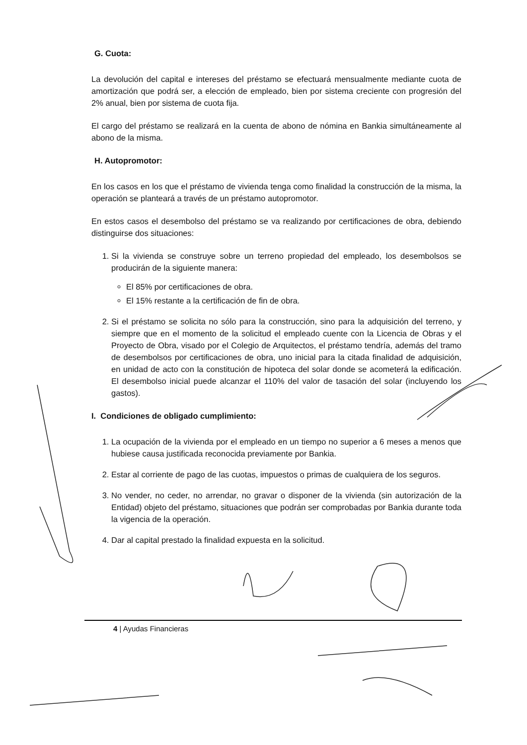G. Cuota:
La devolución del capital e intereses del préstamo se efectuará mensualmente mediante cuota de amortización que podrá ser, a elección de empleado, bien por sistema creciente con progresión del 2% anual, bien por sistema de cuota fija.
El cargo del préstamo se realizará en la cuenta de abono de nómina en Bankia simultáneamente al abono de la misma.
H. Autopromotor:
En los casos en los que el préstamo de vivienda tenga como finalidad la construcción de la misma, la operación se planteará a través de un préstamo autopromotor.
En estos casos el desembolso del préstamo se va realizando por certificaciones de obra, debiendo distinguirse dos situaciones:
1. Si la vivienda se construye sobre un terreno propiedad del empleado, los desembolsos se producirán de la siguiente manera:
El 85% por certificaciones de obra.
El 15% restante a la certificación de fin de obra.
2. Si el préstamo se solicita no sólo para la construcción, sino para la adquisición del terreno, y siempre que en el momento de la solicitud el empleado cuente con la Licencia de Obras y el Proyecto de Obra, visado por el Colegio de Arquitectos, el préstamo tendría, además del tramo de desembolsos por certificaciones de obra, uno inicial para la citada finalidad de adquisición, en unidad de acto con la constitución de hipoteca del solar donde se acometerá la edificación. El desembolso inicial puede alcanzar el 110% del valor de tasación del solar (incluyendo los gastos).
I. Condiciones de obligado cumplimiento:
1. La ocupación de la vivienda por el empleado en un tiempo no superior a 6 meses a menos que hubiese causa justificada reconocida previamente por Bankia.
2. Estar al corriente de pago de las cuotas, impuestos o primas de cualquiera de los seguros.
3. No vender, no ceder, no arrendar, no gravar o disponer de la vivienda (sin autorización de la Entidad) objeto del préstamo, situaciones que podrán ser comprobadas por Bankia durante toda la vigencia de la operación.
4. Dar al capital prestado la finalidad expuesta en la solicitud.
4 | Ayudas Financieras